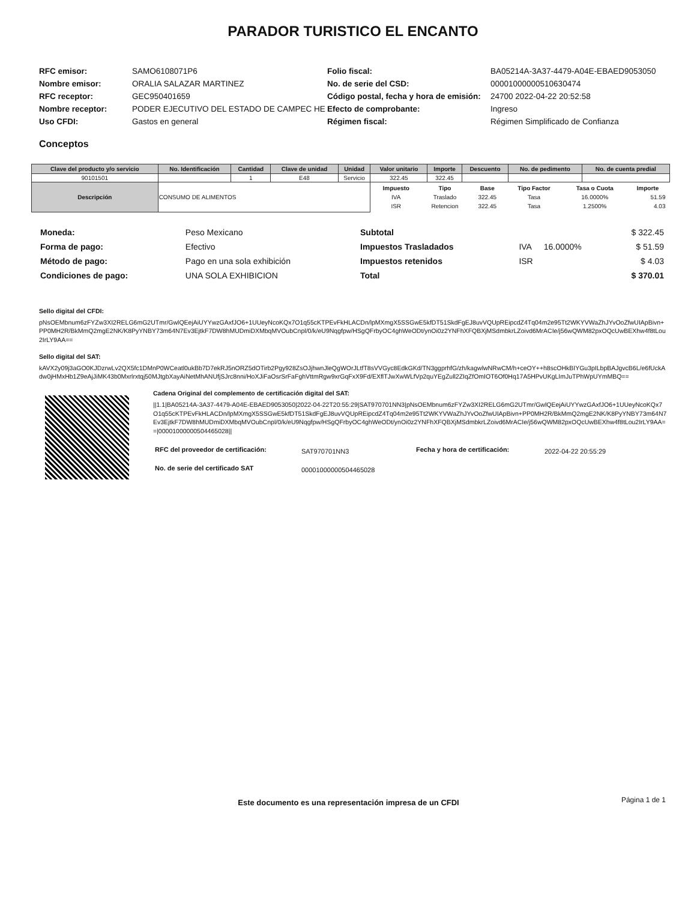PARADOR TURISTICO EL ENCANTO
| RFC emisor: | SAMO6108071P6 |
| Nombre emisor: | ORALIA SALAZAR MARTINEZ |
| RFC receptor: | GEC950401659 |
| Nombre receptor: | PODER EJECUTIVO DEL ESTADO DE CAMPEC HE |
| Uso CFDI: | Gastos en general |
| Folio fiscal: | BA05214A-3A37-4479-A04E-EBAED9053050 |
| No. de serie del CSD: | 00001000000510630474 |
| Código postal, fecha y hora de emisión: | 24700 2022-04-22 20:52:58 |
| Efecto de comprobante: | Ingreso |
| Régimen fiscal: | Régimen Simplificado de Confianza |
Conceptos
| Clave del producto y/o servicio | No. Identificación | Cantidad | Clave de unidad | Unidad | Valor unitario | Importe | Descuento | No. de pedimento | No. de cuenta predial |
| --- | --- | --- | --- | --- | --- | --- | --- | --- | --- |
| 90101501 | | 1 | E48 | Servicio | 322.45 | 322.45 | | | |
| Descripción | CONSUMO DE ALIMENTOS | | | | / Impuesto / Tipo / Base / Tipo Factor / Tasa o Cuota / Importe / / --- / --- / --- / --- / --- / --- / / IVA / Traslado / 322.45 / Tasa / 16.0000% / 51.59 / / ISR / Retencion / 322.45 / Tasa / 1.2500% / 4.03 / | | | | |
| Moneda: | Peso Mexicano |
| Forma de pago: | Efectivo |
| Método de pago: | Pago en una sola exhibición |
| Condiciones de pago: | UNA SOLA EXHIBICION |
| Subtotal | | | $ 322.45 |
| Impuestos Trasladados | IVA | 16.0000% | $ 51.59 |
| Impuestos retenidos | ISR | | $ 4.03 |
| Total | | | $ 370.01 |
Sello digital del CFDI:
pNsOEMbnum6zFYZw3XI2RELG6mG2UTmr/GwlQEejAiUYYwzGAxfJO6+1UUeyNcoKQx7O1q55cKTPEvFkHLACDn/lpMXmgX5SSGwE5kfDT51SkdFgEJ8uvVQUpREipcdZ4Tq04m2e95Tt2WKYVWaZhJYvOoZfwUIApBivn+PP0MH2R/BkMmQ2mgE2NK/K8PyYNBY73m64N7Ev3EjtkF7DW8hMUDmiDXMbqMVOubCnpl/0/k/eU9Nqgfpw/HSgQFrbyOC4ghWeODt/ynOi0z2YNFhXFQBXjMSdmbkrLZoivd6MrACIe/j56wQWM82pxOQcUwBEXhw4f8tLou2IrLY9AA==
Sello digital del SAT:
kAVX2y09j3aGO0KJDzrwLv2QX5fc1DMnP0WCeatl0ukBb7D7ekRJ5nORZ5dOTirb2Pgy928ZsOJjhwnJleQgWOrJLtfT8sVVGyc8EdkGKd/TN3ggprhfG/zh/kagwlwNRwCM/h+ceOY++h8scOHkBIYGu3pILbpBAJgvcB6L/e6fUckAdw0jHMxHb1Z9eAjJiMK43b0Mxrlrxtqj50MJtgbXayAiNetMhANUfjSJrc8nni/HoXJiFaOsrSrFaFghVttmRgw9xrGqFxX9Fd/EXflTJwXwWLfVp2quYEgZull2ZIqZfOmIOT6Of0Hq17A5HPvUKgLImJuTPhWpUYmMBQ==
Cadena Original del complemento de certificación digital del SAT:
||1.1|BA05214A-3A37-4479-A04E-EBAED9053050|2022-04-22T20:55:29|SAT970701NN3|pNsOEMbnum6zFYZw3XI2RELG6mG2UTmr/GwlQEejAiUYYwzGAxfJO6+1UUeyNcoKQx7O1q55cKTPEvFkHLACDn/lpMXmgX5SSGwE5kfDT51SkdFgEJ8uvVQUpREipcdZ4Tq04m2e95Tt2WKYVWaZhJYvOoZfwUIApBivn+PP0MH2R/BkMmQ2mgE2NK/K8PyYNBY73m64N7Ev3EjtkF7DW8hMUDmiDXMbqMVOubCnpl/0/k/eU9Nqgfpw/HSgQFrbyOC4ghWeODt/ynOi0z2YNFhXFQBXjMSdmbkrLZoivd6MrACIe/j56wQWM82pxOQcUwBEXhw4f8tLou2IrLY9AA==|00001000000504465028||
| RFC del proveedor de certificación: | SAT970701NN3 | Fecha y hora de certificación: | 2022-04-22 20:55:29 |
| No. de serie del certificado SAT | 00001000000504465028 | | |
Este documento es una representación impresa de un CFDI
Página 1 de 1